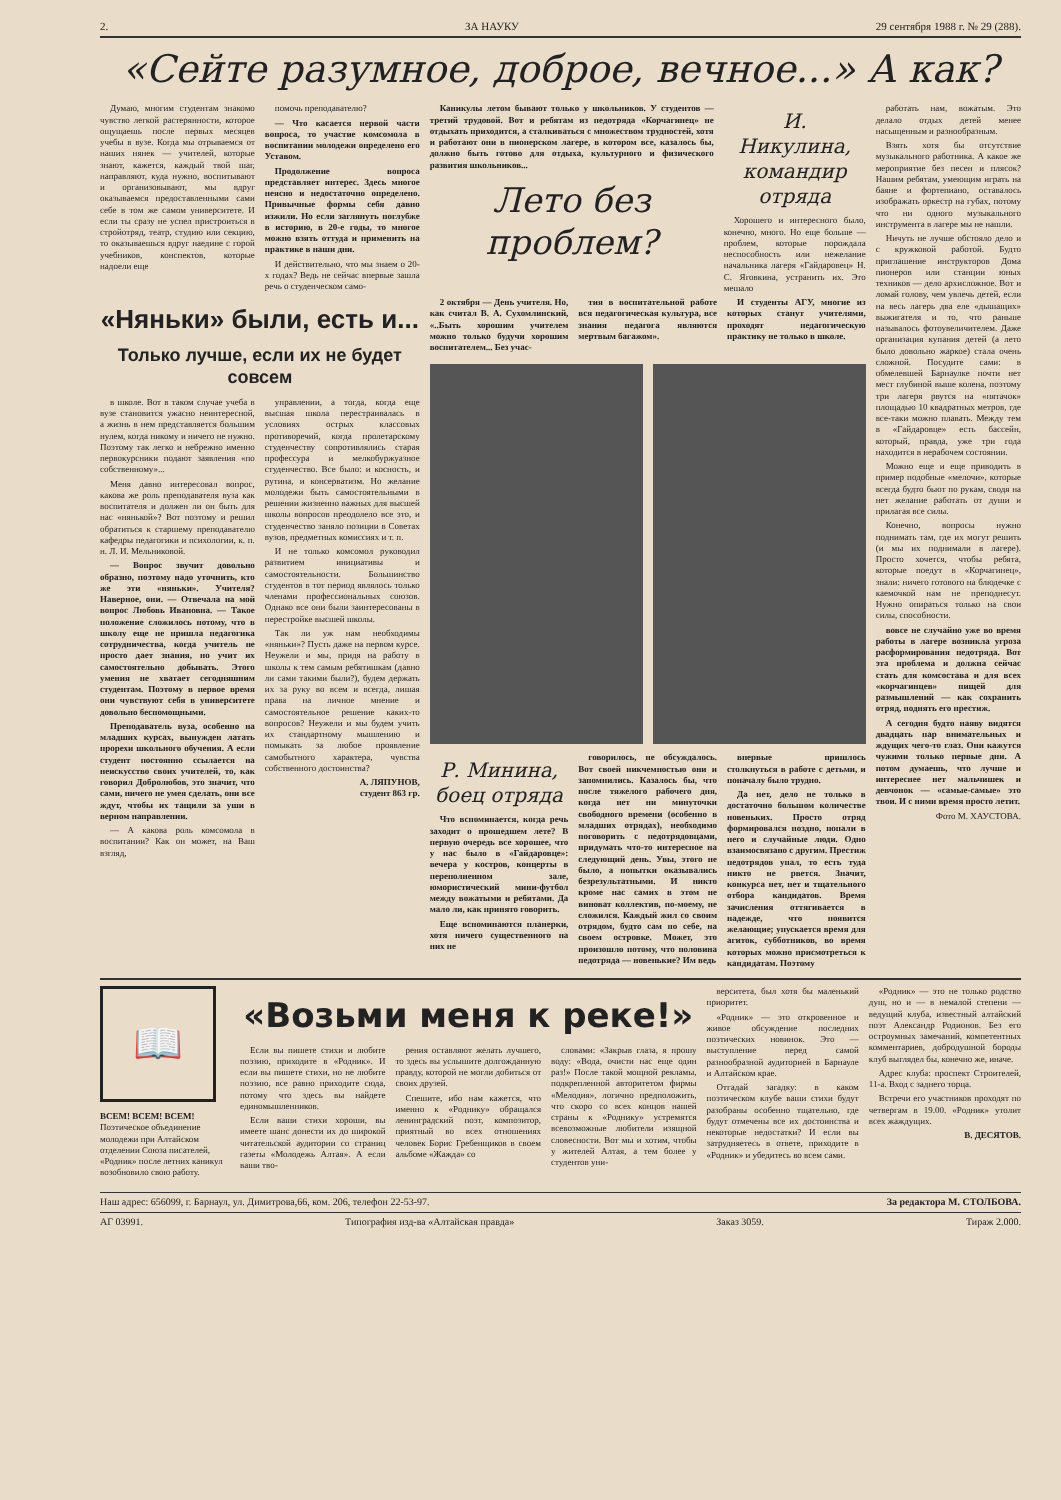2. ЗА НАУКУ 29 сентября 1988 г. № 29 (288).
«Сейте разумное, доброе, вечное...» А как?
Думаю, многим студентам знакомо чувство легкой растерянности, которое ощущаешь после первых месяцев учебы в вузе. Когда мы отрываемся от наших нянек — учителей, которые знают, кажется, каждый твой шаг, направляют, куда нужно, воспитывают и организовывают, мы вдруг оказываемся предоставленными сами себе в том же самом университете. И если ты сразу не успел пристроиться в стройотряд, театр, студию или секцию, то оказываешься вдруг наедине с горой учебников, конспектов, которые надоели еще
помочь преподавателю?
— Что касается первой части вопроса, то участие комсомола в воспитании молодежи определено его Уставом.
Продолжение вопроса представляет интерес. Здесь многое неясно и недостаточно определено. Привычные формы себя давно изжили. Но если заглянуть поглубже в историю, в 20-е годы, то многое можно взять оттуда и применить на практике в наши дни.
И действительно, что мы знаем о 20-х годах? Ведь не сейчас впервые зашла речь о студенческом само-
«Няньки» были, есть и...
Только лучше, если их не будет совсем
в школе. Вот в таком случае учеба в вузе становится ужасно неинтересной, а жизнь в нем представляется большим нулем, когда никому и ничего не нужно. Поэтому так легко и небрежно именно первокурсники подают заявления «по собственному»...
Меня давно интересовал вопрос, какова же роль преподавателя вуза как воспитателя и должен ли он быть для нас «нянькой»? Вот поэтому и решил обратиться к старшему преподавателю кафедры педагогики и психологии, к. п. н. Л. И. Мельниковой.
— Вопрос звучит довольно образно, поэтому надо уточнить, кто же эти «няньки». Учителя? Наверное, они. — Отвечала на мой вопрос Любовь Ивановна. — Такое положение сложилось потому, что в школу еще не пришла педагогика сотрудничества, когда учитель не просто дает знания, но учит их самостоятельно добывать. Этого умения не хватает сегодняшним студентам. Поэтому в первое время они чувствуют себя в университете довольно беспомощными.
Преподаватель вуза, особенно на младших курсах, вынужден латать прорехи школьного обучения. А если студент постоянно ссылается на неискусство своих учителей, то, как говорил Добролюбов, это значит, что сами, ничего не умея сделать, они все ждут, чтобы их тащили за уши в верном направлении.
— А какова роль комсомола в воспитании? Как он может, на Ваш взгляд,
управлении, а тогда, когда еще высшая школа перестраивалась в условиях острых классовых противоречий, когда пролетарскому студенчеству сопротивлялись старая профессура и мелкобуржуазное студенчество. Все было: и косность, и рутина, и консерватизм. Но желание молодежи быть самостоятельными в решении жизненно важных для высшей школы вопросов преодолело все это, и студенчество заняло позиции в Советах вузов, предметных комиссиях и т. п.
И не только комсомол руководил развитием инициативы и самостоятельности. Большинство студентов в тот период являлось только членами профессиональных союзов. Однако все они были заинтересованы в перестройке высшей школы.
Так ли уж нам необходимы «няньки»? Пусть даже на первом курсе. Неужели и мы, придя на работу в школы к тем самым ребятишкам (давно ли сами такими были?), будем держать их за руку во всем и всегда, лишая права на личное мнение и самостоятельное решение каких-то вопросов? Неужели и мы будем учить их стандартному мышлению и помыкать за любое проявление самобытного характера, чувства собственного достоинства?
А. ЛЯПУНОВ,
студент 863 гр.
Каникулы летом бывают только у школьников. У студентов — третий трудовой. Вот и ребятам из педотряда «Корчагинец» не отдыхать приходится, а сталкиваться с множеством трудностей, хотя и работают они в пионерском лагере, в котором все, казалось бы, должно быть готово для отдыха, культурного и физического развития школьников...
Лето без проблем?
И. Никулина, командир отряда
Хорошего и интересного было, конечно, много. Но еще больше — проблем, которые порождала неспособность или нежелание начальника лагеря «Гайдаровец» Н. С. Яговкина, устранить их. Это мешало
2 октября — День учителя. Но, как считал В. А. Сухомлинский, «..Быть хорошим учителем можно только будучи хорошим воспитателем... Без учас-
тия в воспитательной работе вся педагогическая культура, все знания педагога являются мертвым багажом».
И студенты АГУ, многие из которых станут учителями, проходят педагогическую практику не только в школе.
Р. Минина, боец отряда
Что вспоминается, когда речь заходит о прошедшем лете? В первую очередь все хорошее, что у нас было в «Гайдаровце»: вечера у костров, концерты в переполненном зале, юмористический мини-футбол между вожатыми и ребятами. Да мало ли, как принято говорить.
Еще вспоминаются планерки, хотя ничего существенного на них не
говорилось, не обсуждалось. Вот своей никчемностью они и запомнились. Казалось бы, что после тяжелого рабочего дня, когда нет ни минуточки свободного времени (особенно в младших отрядах), необходимо поговорить с педотрядовцами, придумать что-то интересное на следующий день. Увы, этого не было, а попытки оказывались безрезультатными. И никто кроме нас самих в этом не виноват коллектив, по-моему, не сложился. Каждый жил со своим отрядом, будто сам по себе, на своем островке. Может, это произошло потому, что половина педотряда — новенькие? Им ведь
впервые пришлось столкнуться в работе с детьми, и поначалу было трудно.
Да нет, дело не только в достаточно большом количестве новеньких. Просто отряд формировался поздно, попали в него и случайные люди. Одно взаимосвязано с другим. Престиж педотрядов упал, то есть туда никто не рвется. Значит, конкурса нет, нет и тщательного отбора кандидатов. Время зачисления оттягивается в надежде, что появится желающие; упускается время для агиток, субботников, во время которых можно присмотреться к кандидатам. Поэтому
работать нам, вожатым. Это делало отдых детей менее насыщенным и разнообразным.
Взять хотя бы отсутствие музыкального работника. А какое же мероприятие без песен и плясок? Нашим ребятам, умеющим играть на баяне и фортепиано, оставалось изображать оркестр на губах, потому что ни одного музыкального инструмента в лагере мы не нашли.
Ничуть не лучше обстояло дело и с кружковой работой. Будто приглашение инструкторов Дома пионеров или станции юных техников — дело архисложное. Вот и ломай голову, чем увлечь детей, если на весь лагерь два еле «дышащих» выжигателя и то, что раньше называлось фотоувеличителем. Даже организация купания детей (а лето было довольно жаркое) стала очень сложной. Посудите сами: в обмелевшей Барнаулке почти нет мест глубиной выше колена, поэтому три лагеря рвутся на «пятачок» площадью 10 квадратных метров, где все-таки можно плавать. Между тем в «Гайдаровце» есть бассейн, который, правда, уже три года находится в нерабочем состоянии.
Можно еще и еще приводить в пример подобные «мелочи», которые всегда будто бьют по рукам, сводя на нет желание работать от души и прилагая все силы.
Конечно, вопросы нужно поднимать там, где их могут решить (и мы их поднимали в лагере). Просто хочется, чтобы ребята, которые поедут в «Корчагинец», знали: ничего готового на блюдечке с каемочкой нам не преподнесут. Нужно опираться только на свои силы, способности.
вовсе не случайно уже во время работы в лагере возникла угроза расформирования педотряда. Вот эта проблема и должна сейчас стать для комсостава и для всех «корчагинцев» пищей для размышлений — как сохранить отряд, поднять его престиж.
А сегодня будто наяву видятся двадцать пар внимательных и ждущих чего-то глаз. Они кажутся чужими только первые дни. А потом думаешь, что лучше и интереснее нет мальчишек и девчонок — «самые-самые» это твои. И с ними время просто летит.
Фото М. ХАУСТОВА.
📖
ВСЕМ! ВСЕМ! ВСЕМ!
Поэтическое объединение молодежи при Алтайском отделении Союза писателей, «Родник» после летних каникул возобновило свою работу.
«Возьми меня к реке!»
Если вы пишете стихи и любите поэзию, приходите в «Родник». И если вы пишете стихи, но не любите поэзию, все равно приходите сюда, потому что здесь вы найдете единомышленников.
Если ваши стихи хороши, вы имеете шанс донести их до широкой читательской аудитории со страниц газеты «Молодежь Алтая». А если ваши тво-
рения оставляют желать лучшего, то здесь вы услышите долгожданную правду, которой не могли добиться от своих друзей.
Спешите, ибо нам кажется, что именно к «Роднику» обращался ленинградский поэт, композитор, приятный во всех отношениях человек Борис Гребенщиков в своем альбоме «Жажда» со
словами: «Закрыв глаза, я прошу воду: «Вода, очисти нас еще один раз!» После такой мощной рекламы, подкрепленной авторитетом фирмы «Мелодия», логично предположить, что скоро со всех концов нашей страны к «Роднику» устремятся всевозможные любители изящной словесности. Вот мы и хотим, чтобы у жителей Алтая, а тем более у студентов уни-
верситета, был хотя бы маленький приоритет.
«Родник» — это откровенное и живое обсуждение последних поэтических новинок. Это — выступление перед самой разнообразной аудиторией в Барнауле и Алтайском крае.
Отгадай загадку: в каком поэтическом клубе ваши стихи будут разобраны особенно тщательно, где будут отмечены все их достоинства и некоторые недостатки? И если вы затрудняетесь в ответе, приходите в «Родник» и убедитесь во всем сами.
«Родник» — это не только родство душ, но и — в немалой степени — ведущий клуба, известный алтайский поэт Александр Родионов. Без его остроумных замечаний, компетентных комментариев, добродушной бороды клуб выглядел бы, конечно же, иначе.
Адрес клуба: проспект Строителей, 11-а. Вход с заднего торца.
Встречи его участников проходят по четвергам в 19.00. «Родник» утолит всех жаждущих.
В. ДЕСЯТОВ.
Наш адрес: 656099, г. Барнаул, ул. Димитрова,66, ком. 206, телефон 22-53-97. За редактора М. СТОЛБОВА.
АГ 03991. Типография изд-ва «Алтайская правда» Заказ 3059. Тираж 2.000.